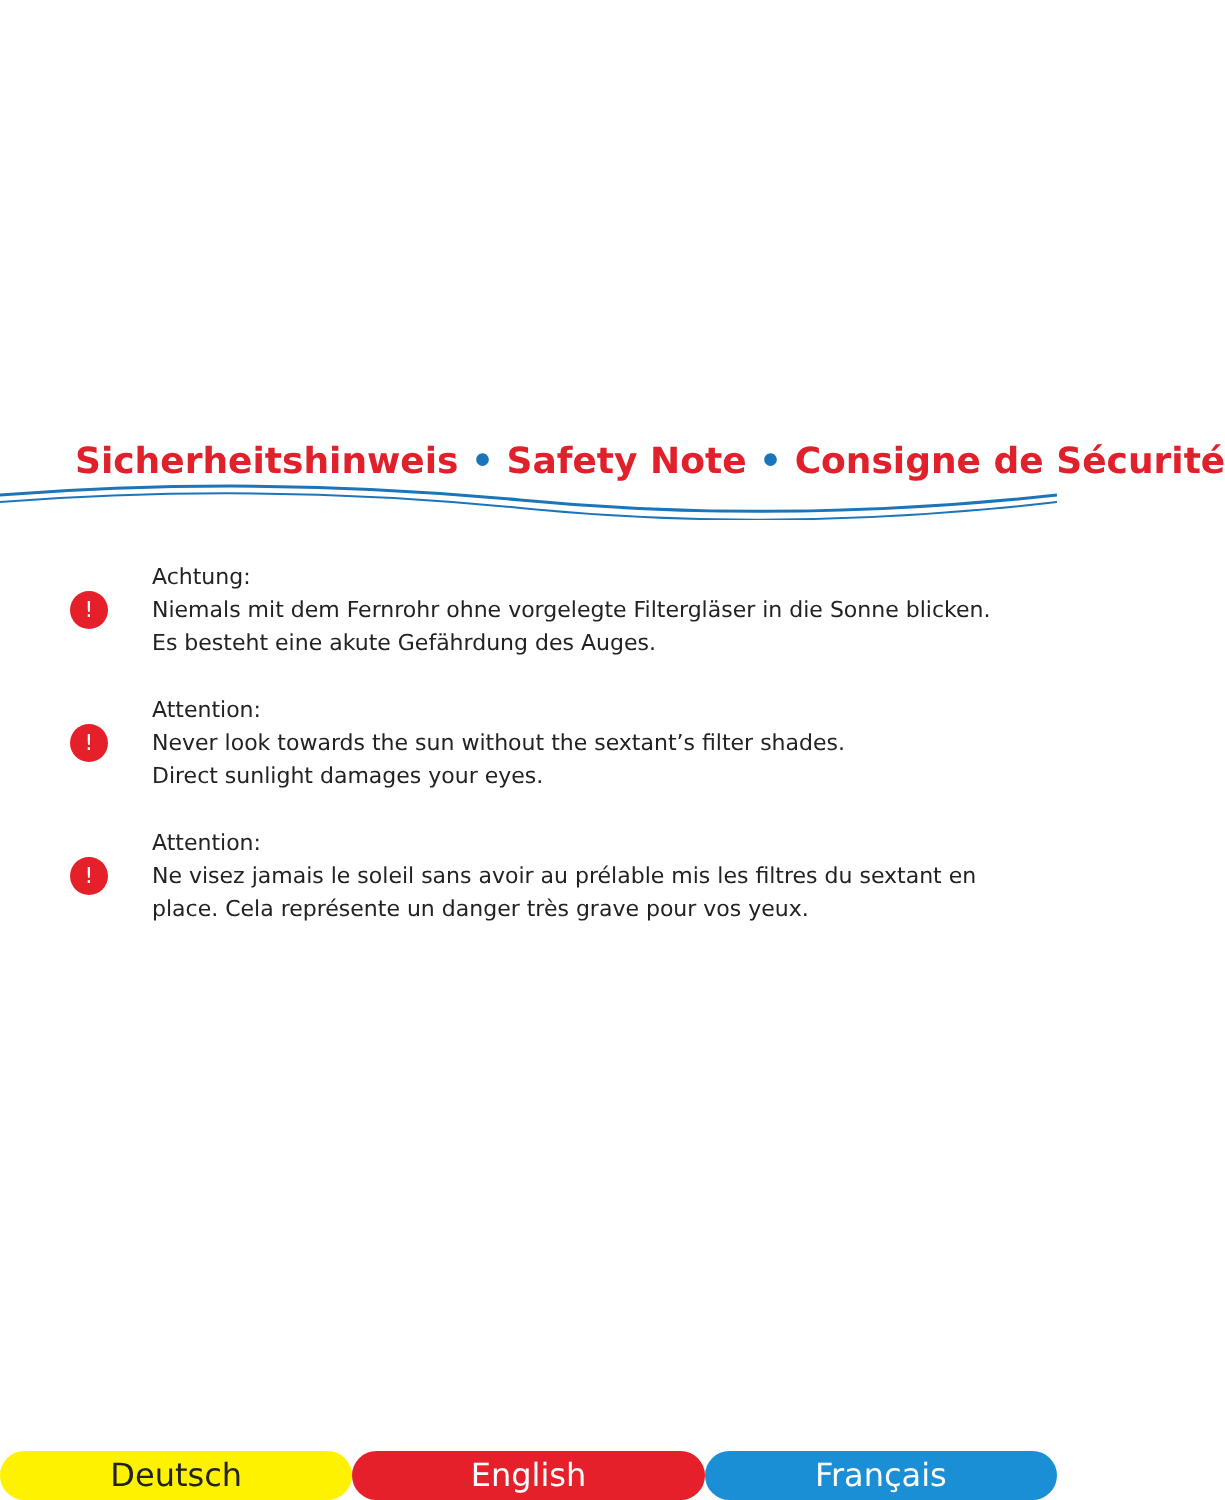Sicherheitshinweis • Safety Note • Consigne de Sécurité
!
Achtung:
Niemals mit dem Fernrohr ohne vorgelegte Filtergläser in die Sonne blicken.
Es besteht eine akute Gefährdung des Auges.
!
Attention:
Never look towards the sun without the sextant’s filter shades.
Direct sunlight damages your eyes.
!
Attention:
Ne visez jamais le soleil sans avoir au prélable mis les filtres du sextant en
place. Cela représente un danger très grave pour vos yeux.
Deutsch English Français